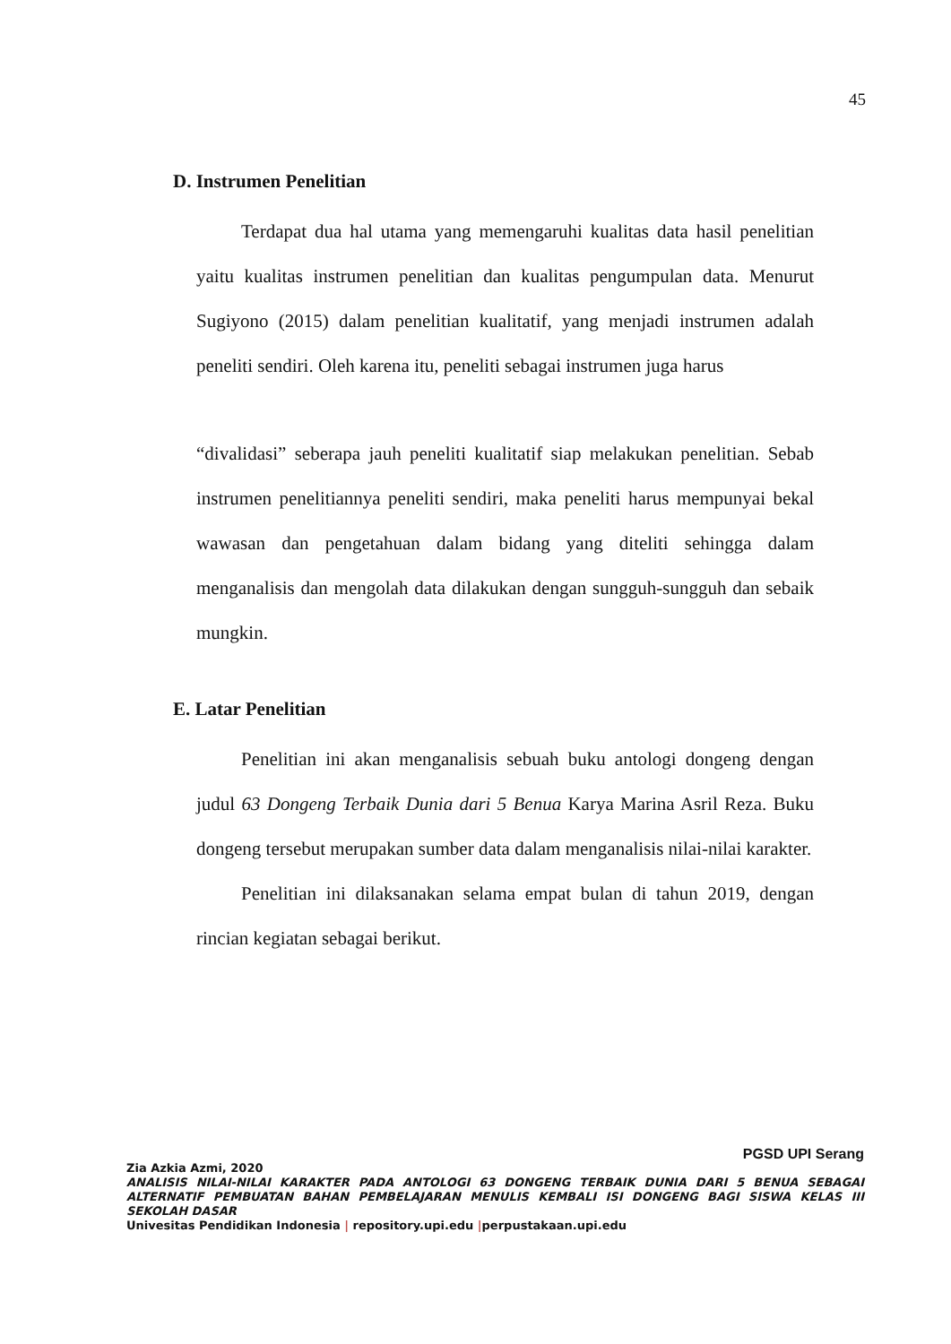45
D. Instrumen Penelitian
Terdapat dua hal utama yang memengaruhi kualitas data hasil penelitian yaitu kualitas instrumen penelitian dan kualitas pengumpulan data. Menurut Sugiyono (2015) dalam penelitian kualitatif, yang menjadi instrumen adalah peneliti sendiri. Oleh karena itu, peneliti sebagai instrumen juga harus
“divalidasi” seberapa jauh peneliti kualitatif siap melakukan penelitian. Sebab instrumen penelitiannya peneliti sendiri, maka peneliti harus mempunyai bekal wawasan dan pengetahuan dalam bidang yang diteliti sehingga dalam menganalisis dan mengolah data dilakukan dengan sungguh-sungguh dan sebaik mungkin.
E. Latar Penelitian
Penelitian ini akan menganalisis sebuah buku antologi dongeng dengan judul 63 Dongeng Terbaik Dunia dari 5 Benua Karya Marina Asril Reza. Buku dongeng tersebut merupakan sumber data dalam menganalisis nilai-nilai karakter.
Penelitian ini dilaksanakan selama empat bulan di tahun 2019, dengan rincian kegiatan sebagai berikut.
PGSD UPI Serang
Zia Azkia Azmi, 2020
ANALISIS NILAI-NILAI KARAKTER PADA ANTOLOGI 63 DONGENG TERBAIK DUNIA DARI 5 BENUA SEBAGAI ALTERNATIF PEMBUATAN BAHAN PEMBELAJARAN MENULIS KEMBALI ISI DONGENG BAGI SISWA KELAS III SEKOLAH DASAR
Univesitas Pendidikan Indonesia | repository.upi.edu |perpustakaan.upi.edu